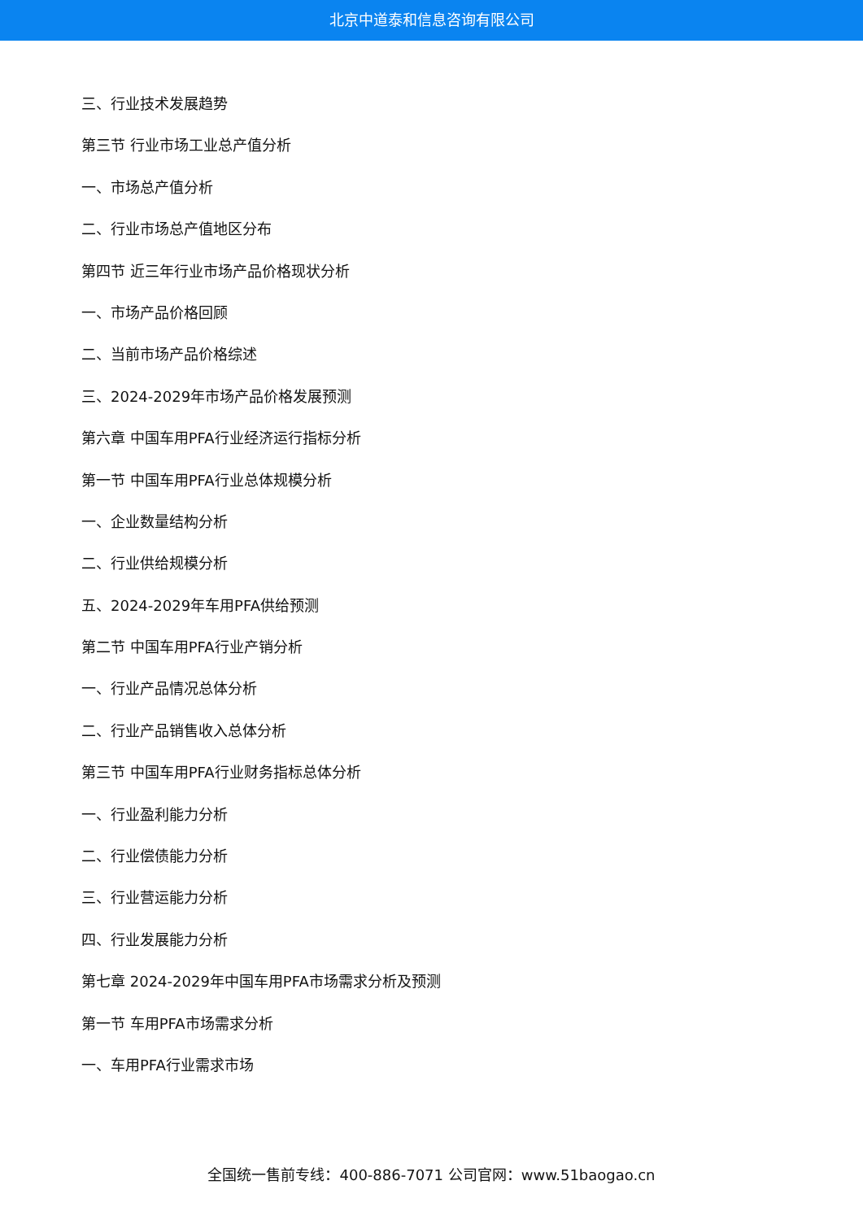北京中道泰和信息咨询有限公司
三、行业技术发展趋势
第三节 行业市场工业总产值分析
一、市场总产值分析
二、行业市场总产值地区分布
第四节 近三年行业市场产品价格现状分析
一、市场产品价格回顾
二、当前市场产品价格综述
三、2024-2029年市场产品价格发展预测
第六章 中国车用PFA行业经济运行指标分析
第一节 中国车用PFA行业总体规模分析
一、企业数量结构分析
二、行业供给规模分析
五、2024-2029年车用PFA供给预测
第二节 中国车用PFA行业产销分析
一、行业产品情况总体分析
二、行业产品销售收入总体分析
第三节 中国车用PFA行业财务指标总体分析
一、行业盈利能力分析
二、行业偿债能力分析
三、行业营运能力分析
四、行业发展能力分析
第七章 2024-2029年中国车用PFA市场需求分析及预测
第一节 车用PFA市场需求分析
一、车用PFA行业需求市场
全国统一售前专线：400-886-7071 公司官网：www.51baogao.cn